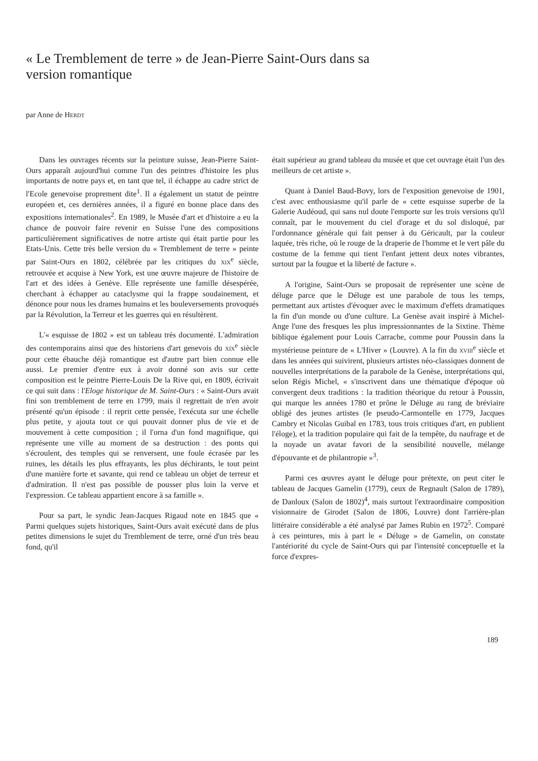« Le Tremblement de terre » de Jean-Pierre Saint-Ours dans sa version romantique
par Anne de HERDT
Dans les ouvrages récents sur la peinture suisse, Jean-Pierre Saint-Ours apparaît aujourd'hui comme l'un des peintres d'histoire les plus importants de notre pays et, en tant que tel, il échappe au cadre strict de l'Ecole genevoise proprement dite<sup>1</sup>. Il a également un statut de peintre européen et, ces dernières années, il a figuré en bonne place dans des expositions internationales<sup>2</sup>. En 1989, le Musée d'art et d'histoire a eu la chance de pouvoir faire revenir en Suisse l'une des compositions particulièrement significatives de notre artiste qui était partie pour les Etats-Unis. Cette très belle version du « Tremblement de terre » peinte par Saint-Ours en 1802, célébrée par les critiques du XIX<sup>e</sup> siècle, retrouvée et acquise à New York, est une œuvre majeure de l'histoire de l'art et des idées à Genève. Elle représente une famille désespérée, cherchant à échapper au cataclysme qui la frappe soudainement, et dénonce pour nous les drames humains et les bouleversements provoqués par la Révolution, la Terreur et les guerres qui en résultèrent.
L'« esquisse de 1802 » est un tableau très documenté. L'admiration des contemporains ainsi que des historiens d'art genevois du XIX<sup>e</sup> siècle pour cette ébauche déjà romantique est d'autre part bien connue elle aussi. Le premier d'entre eux à avoir donné son avis sur cette composition est le peintre Pierre-Louis De la Rive qui, en 1809, écrivait ce qui suit dans : l'Eloge historique de M. Saint-Ours : « Saint-Ours avait fini son tremblement de terre en 1799, mais il regrettait de n'en avoir présenté qu'un épisode : il reprit cette pensée, l'exécuta sur une échelle plus petite, y ajouta tout ce qui pouvait donner plus de vie et de mouvement à cette composition ; il l'orna d'un fond magnifique, qui représente une ville au moment de sa destruction : des ponts qui s'écroulent, des temples qui se renversent, une foule écrasée par les ruines, les détails les plus effrayants, les plus déchirants, le tout peint d'une manière forte et savante, qui rend ce tableau un objet de terreur et d'admiration. Il n'est pas possible de pousser plus loin la verve et l'expression. Ce tableau appartient encore à sa famille ».
Pour sa part, le syndic Jean-Jacques Rigaud note en 1845 que « Parmi quelques sujets historiques, Saint-Ours avait exécuté dans de plus petites dimensions le sujet du Tremblement de terre, orné d'un très beau fond, qu'il
était supérieur au grand tableau du musée et que cet ouvrage était l'un des meilleurs de cet artiste ».
Quant à Daniel Baud-Bovy, lors de l'exposition genevoise de 1901, c'est avec enthousiasme qu'il parle de « cette esquisse superbe de la Galerie Audéoud, qui sans nul doute l'emporte sur les trois versions qu'il connaît, par le mouvement du ciel d'orage et du sol disloqué, par l'ordonnance générale qui fait penser à du Géricault, par la couleur laquée, très riche, où le rouge de la draperie de l'homme et le vert pâle du costume de la femme qui tient l'enfant jettent deux notes vibrantes, surtout par la fougue et la liberté de facture ».
A l'origine, Saint-Ours se proposait de représenter une scène de déluge parce que le Déluge est une parabole de tous les temps, permettant aux artistes d'évoquer avec le maximum d'effets dramatiques la fin d'un monde ou d'une culture. La Genèse avait inspiré à Michel-Ange l'une des fresques les plus impressionnantes de la Sixtine. Thème biblique également pour Louis Carrache, comme pour Poussin dans la mystérieuse peinture de « L'Hiver » (Louvre). A la fin du XVIII<sup>e</sup> siècle et dans les années qui suivirent, plusieurs artistes néo-classiques donnent de nouvelles interprétations de la parabole de la Genèse, interprétations qui, selon Régis Michel, « s'inscrivent dans une thématique d'époque où convergent deux traditions : la tradition théorique du retour à Poussin, qui marque les années 1780 et prône le Déluge au rang de bréviaire obligé des jeunes artistes (le pseudo-Carmontelle en 1779, Jacques Cambry et Nicolas Guibal en 1783, tous trois critiques d'art, en publient l'éloge), et la tradition populaire qui fait de la tempête, du naufrage et de la noyade un avatar favori de la sensibilité nouvelle, mélange d'épouvante et de philantropie »<sup>3</sup>.
Parmi ces œuvres ayant le déluge pour prétexte, on peut citer le tableau de Jacques Gamelin (1779), ceux de Regnault (Salon de 1789), de Danloux (Salon de 1802)<sup>4</sup>, mais surtout l'extraordinaire composition visionnaire de Girodet (Salon de 1806, Louvre) dont l'arrière-plan littéraire considérable a été analysé par James Rubin en 1972<sup>5</sup>. Comparé à ces peintures, mis à part le « Déluge » de Gamelin, on constate l'antériorité du cycle de Saint-Ours qui par l'intensité conceptuelle et la force d'expres-
189